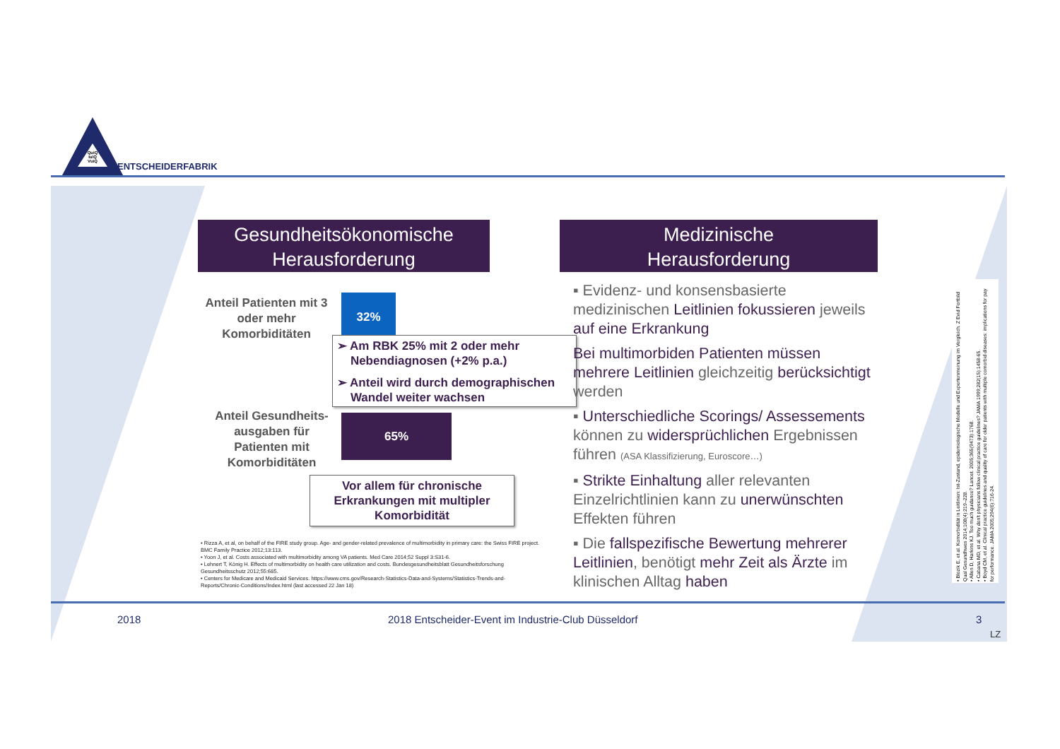QuiQ
IulQ
VuiQ
ENTSCHEIDERFABRIK
Gesundheitsökonomische
Herausforderung
Medizinische
Herausforderung
Anteil Patienten mit 3 oder mehr Komorbiditäten
32%
➢ Am RBK 25% mit 2 oder mehr
Nebendiagnosen (+2% p.a.)
➢ Anteil wird durch demographischen
Wandel weiter wachsen
Anteil Gesundheits-ausgaben für Patienten mit Komorbiditäten
65%
Vor allem für chronische Erkrankungen mit multipler Komorbidität
• Rizza A, et al, on behalf of the FIRE study group. Age- and gender-related prevalence of multimorbidity in primary care: the Swiss FIRE project. BMC Family Practice 2012;13:113.
• Yoon J, et al. Costs associated with multimorbidity among VA patients. Med Care 2014;52 Suppl 3:S31-6.
• Lehnert T, König H. Effects of multimorbidity on health care utilization and costs. Bundesgesundheitsblatt Gesundheitsforschung Gesundheitsschutz 2012;55:685.
• Centers for Medicare and Medicaid Services. https://www.cms.gov/Research-Statistics-Data-and-Systems/Statistics-Trends-and-Reports/Chronic-Conditions/Index.html (last accessed 22 Jan 18)
▪ Evidenz- und konsensbasierte medizinischen Leitlinien fokussieren jeweils auf eine Erkrankung
Bei multimorbiden Patienten müssen mehrere Leitlinien gleichzeitig berücksichtigt werden
▪ Unterschiedliche Scorings/ Assessements können zu widersprüchlichen Ergebnissen führen (ASA Klassifizierung, Euroscore…)
▪ Strikte Einhaltung aller relevanten Einzelrichtlinien kann zu unerwünschten Effekten führen
▪ Die fallspezifische Bewertung mehrerer Leitlinien, benötigt mehr Zeit als Ärzte im klinischen Alltag haben
• Blozik E, et al. Komorbidität in Leitlinien: Ist-Zustand, epidemiologische Modelle und Expertenmeinung im Vergleich. Z Evid Fortbild Qual Gesundhwes 2014;108(4):219–228.
• Allen D, Harkins KJ. Too much guidance? Lancet. 2005;365(9473):1768.
• Cabana MD, et al. Why don't physicians follow clinical practice guidelines? JAMA 1999;282(15):1458-65.
• Boyd CM, et al. Clinical practice guidelines and quality of care for older patients with multiple comorbid diseases: implications for pay for performance. JAMA 2005;294(6):716-24.
2018
2018 Entscheider-Event im Industrie-Club Düsseldorf
3
LZ